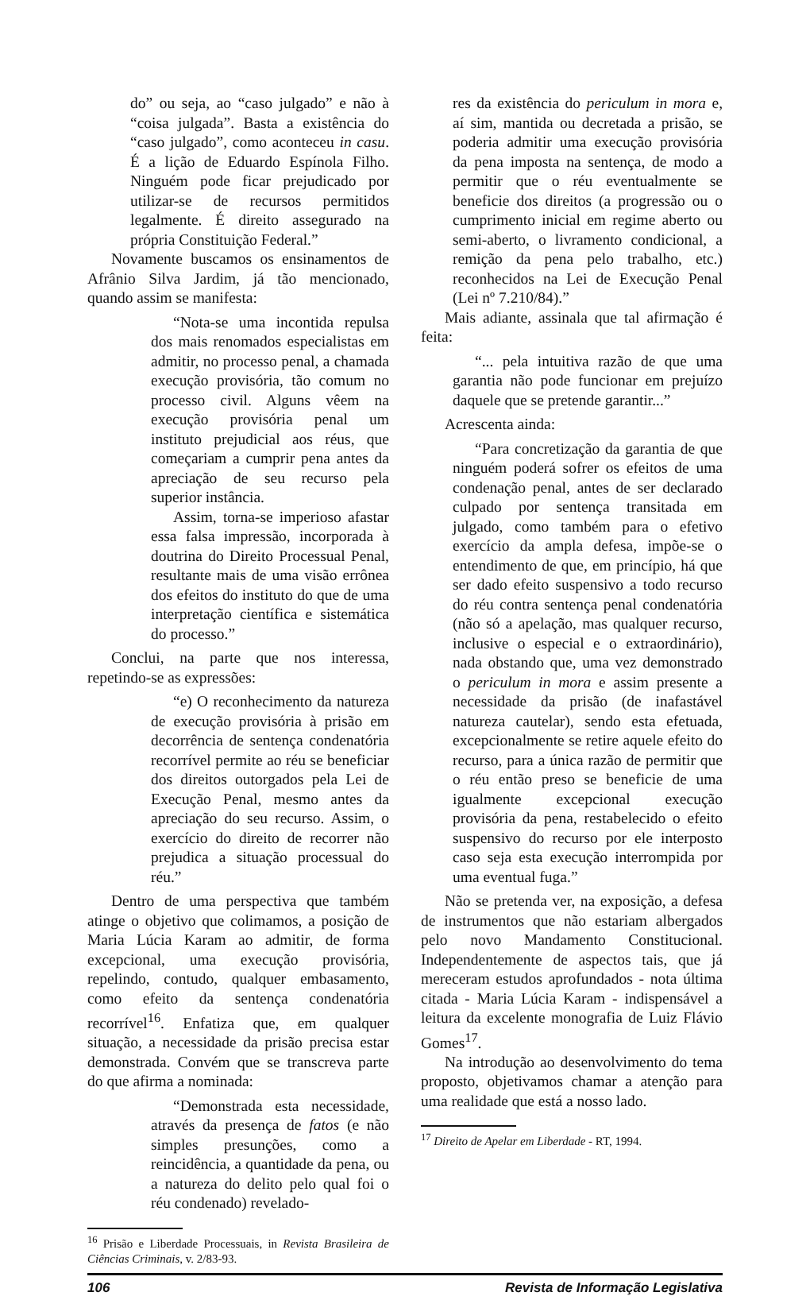do” ou seja, ao “caso julgado” e não à “coisa julgada”. Basta a existência do “caso julgado”, como aconteceu in casu. É a lição de Eduardo Espínola Filho. Ninguém pode ficar prejudicado por utilizar-se de recursos permitidos legalmente. É direito assegurado na própria Constituição Federal.”
Novamente buscamos os ensinamentos de Afrânio Silva Jardim, já tão mencionado, quando assim se manifesta:
“Nota-se uma incontida repulsa dos mais renomados especialistas em admitir, no processo penal, a chamada execução provisória, tão comum no processo civil. Alguns vêem na execução provisória penal um instituto prejudicial aos réus, que começariam a cumprir pena antes da apreciação de seu recurso pela superior instância.
Assim, torna-se imperioso afastar essa falsa impressão, incorporada à doutrina do Direito Processual Penal, resultante mais de uma visão errônea dos efeitos do instituto do que de uma interpretação científica e sistemática do processo.”
Conclui, na parte que nos interessa, repetindo-se as expressões:
“e) O reconhecimento da natureza de execução provisória à prisão em decorrência de sentença condenatória recorrível permite ao réu se beneficiar dos direitos outorgados pela Lei de Execução Penal, mesmo antes da apreciação do seu recurso. Assim, o exercício do direito de recorrer não prejudica a situação processual do réu.”
Dentro de uma perspectiva que também atinge o objetivo que colimamos, a posição de Maria Lúcia Karam ao admitir, de forma excepcional, uma execução provisória, repelindo, contudo, qualquer embasamento, como efeito da sentença condenatória recorrível<sup>16</sup>. Enfatiza que, em qualquer situação, a necessidade da prisão precisa estar demonstrada. Convém que se transcreva parte do que afirma a nominada:
“Demonstrada esta necessidade, através da presença de fatos (e não simples presunções, como a reincidência, a quantidade da pena, ou a natureza do delito pelo qual foi o réu condenado) revelado-
<sup>16</sup> Prisão e Liberdade Processuais, in Revista Brasileira de Ciências Criminais, v. 2/83-93.
res da existência do periculum in mora e, aí sim, mantida ou decretada a prisão, se poderia admitir uma execução provisória da pena imposta na sentença, de modo a permitir que o réu eventualmente se beneficie dos direitos (a progressão ou o cumprimento inicial em regime aberto ou semi-aberto, o livramento condicional, a remição da pena pelo trabalho, etc.) reconhecidos na Lei de Execução Penal (Lei nº 7.210/84).”
Mais adiante, assinala que tal afirmação é feita:
“... pela intuitiva razão de que uma garantia não pode funcionar em prejuízo daquele que se pretende garantir...”
Acrescenta ainda:
“Para concretização da garantia de que ninguém poderá sofrer os efeitos de uma condenação penal, antes de ser declarado culpado por sentença transitada em julgado, como também para o efetivo exercício da ampla defesa, impõe-se o entendimento de que, em princípio, há que ser dado efeito suspensivo a todo recurso do réu contra sentença penal condenatória (não só a apelação, mas qualquer recurso, inclusive o especial e o extraordinário), nada obstando que, uma vez demonstrado o periculum in mora e assim presente a necessidade da prisão (de inafastável natureza cautelar), sendo esta efetuada, excepcionalmente se retire aquele efeito do recurso, para a única razão de permitir que o réu então preso se beneficie de uma igualmente excepcional execução provisória da pena, restabelecido o efeito suspensivo do recurso por ele interposto caso seja esta execução interrompida por uma eventual fuga.”
Não se pretenda ver, na exposição, a defesa de instrumentos que não estariam albergados pelo novo Mandamento Constitucional. Independentemente de aspectos tais, que já mereceram estudos aprofundados - nota última citada - Maria Lúcia Karam - indispensável a leitura da excelente monografia de Luiz Flávio Gomes<sup>17</sup>.
Na introdução ao desenvolvimento do tema proposto, objetivamos chamar a atenção para uma realidade que está a nosso lado.
<sup>17</sup> Direito de Apelar em Liberdade - RT, 1994.
106 Revista de Informação Legislativa